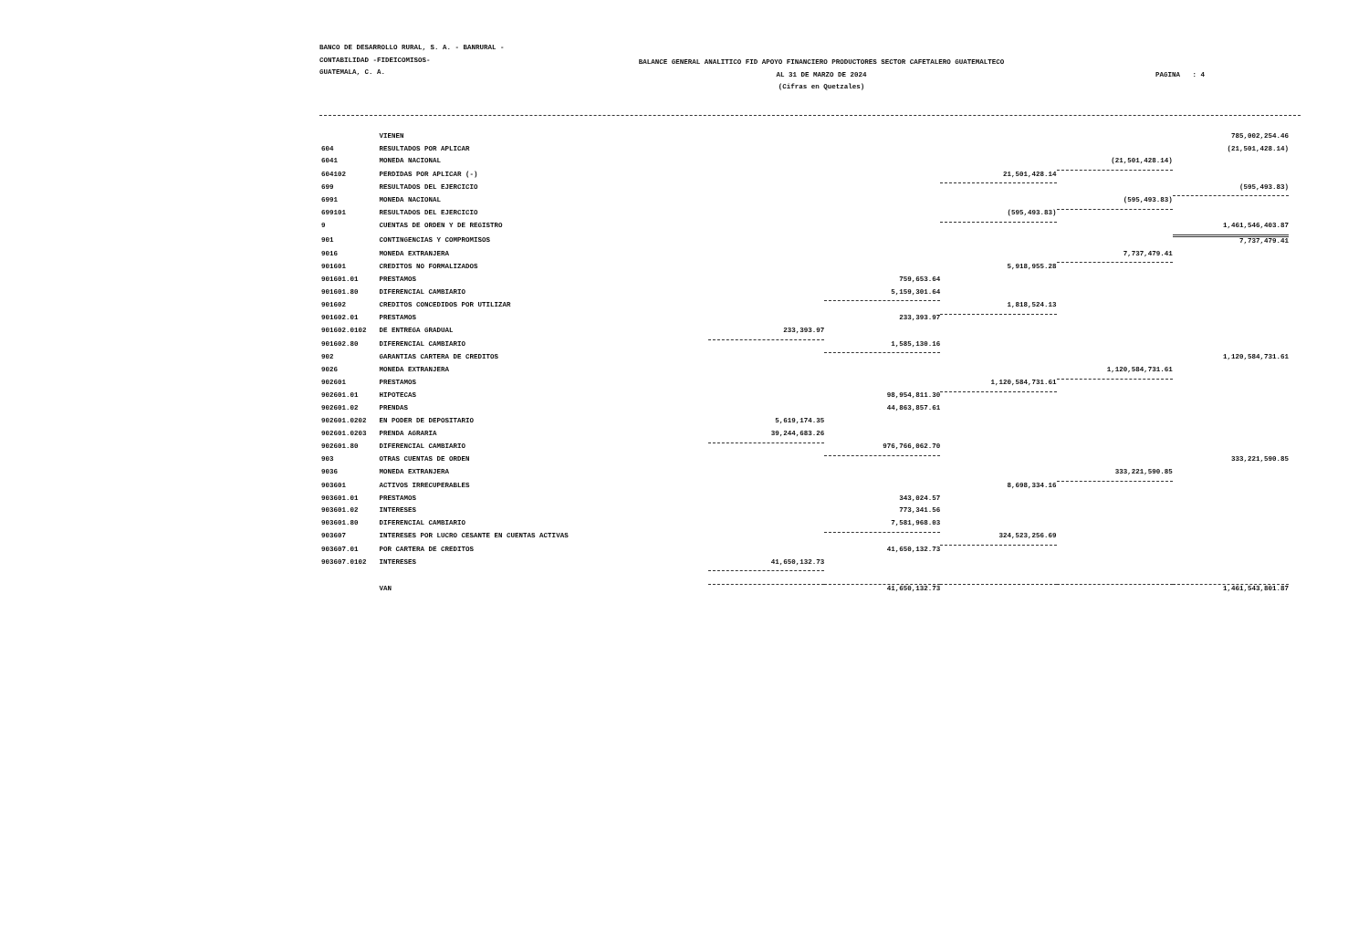BANCO DE DESARROLLO RURAL, S. A. - BANRURAL -
CONTABILIDAD -FIDEICOMISOS-
GUATEMALA, C. A.
BALANCE GENERAL ANALITICO FID APOYO FINANCIERO PRODUCTORES SECTOR CAFETALERO GUATEMALTECO
AL 31 DE MARZO DE 2024
(Cifras en Quetzales)
PAGINA : 4
| | VIENEN | | | | | 785,002,254.46 |
| 604 | RESULTADOS POR APLICAR | | | | | (21,501,428.14) |
| 6041 | MONEDA NACIONAL | | | | (21,501,428.14) | |
| 604102 | PERDIDAS POR APLICAR (-) | | | 21,501,428.14 | | |
| 699 | RESULTADOS DEL EJERCICIO | | | | | (595,493.83) |
| 6991 | MONEDA NACIONAL | | | | (595,493.83) | |
| 699101 | RESULTADOS DEL EJERCICIO | | | (595,493.83) | | |
| 9 | CUENTAS DE ORDEN Y DE REGISTRO | | | | | 1,461,546,403.87 |
| 901 | CONTINGENCIAS Y COMPROMISOS | | | | | 7,737,479.41 |
| 9016 | MONEDA EXTRANJERA | | | | 7,737,479.41 | |
| 901601 | CREDITOS NO FORMALIZADOS | | | 5,918,955.28 | | |
| 901601.01 | PRESTAMOS | | 759,653.64 | | | |
| 901601.80 | DIFERENCIAL CAMBIARIO | | 5,159,301.64 | | | |
| 901602 | CREDITOS CONCEDIDOS POR UTILIZAR | | | 1,818,524.13 | | |
| 901602.01 | PRESTAMOS | | 233,393.97 | | | |
| 901602.0102 | DE ENTREGA GRADUAL | 233,393.97 | | | | |
| 901602.80 | DIFERENCIAL CAMBIARIO | | 1,585,130.16 | | | |
| 902 | GARANTIAS CARTERA DE CREDITOS | | | | | 1,120,584,731.61 |
| 9026 | MONEDA EXTRANJERA | | | | 1,120,584,731.61 | |
| 902601 | PRESTAMOS | | | 1,120,584,731.61 | | |
| 902601.01 | HIPOTECAS | | 98,954,811.30 | | | |
| 902601.02 | PRENDAS | | 44,863,857.61 | | | |
| 902601.0202 | EN PODER DE DEPOSITARIO | 5,619,174.35 | | | | |
| 902601.0203 | PRENDA AGRARIA | 39,244,683.26 | | | | |
| 902601.80 | DIFERENCIAL CAMBIARIO | | 976,766,062.70 | | | |
| 903 | OTRAS CUENTAS DE ORDEN | | | | | 333,221,590.85 |
| 9036 | MONEDA EXTRANJERA | | | | 333,221,590.85 | |
| 903601 | ACTIVOS IRRECUPERABLES | | | 8,698,334.16 | | |
| 903601.01 | PRESTAMOS | | 343,024.57 | | | |
| 903601.02 | INTERESES | | 773,341.56 | | | |
| 903601.80 | DIFERENCIAL CAMBIARIO | | 7,581,968.03 | | | |
| 903607 | INTERESES POR LUCRO CESANTE EN CUENTAS ACTIVAS | | | 324,523,256.69 | | |
| 903607.01 | POR CARTERA DE CREDITOS | | 41,650,132.73 | | | |
| 903607.0102 | INTERESES | 41,650,132.73 | | | | |
| | VAN | | 41,650,132.73 | | | 1,461,543,801.87 |